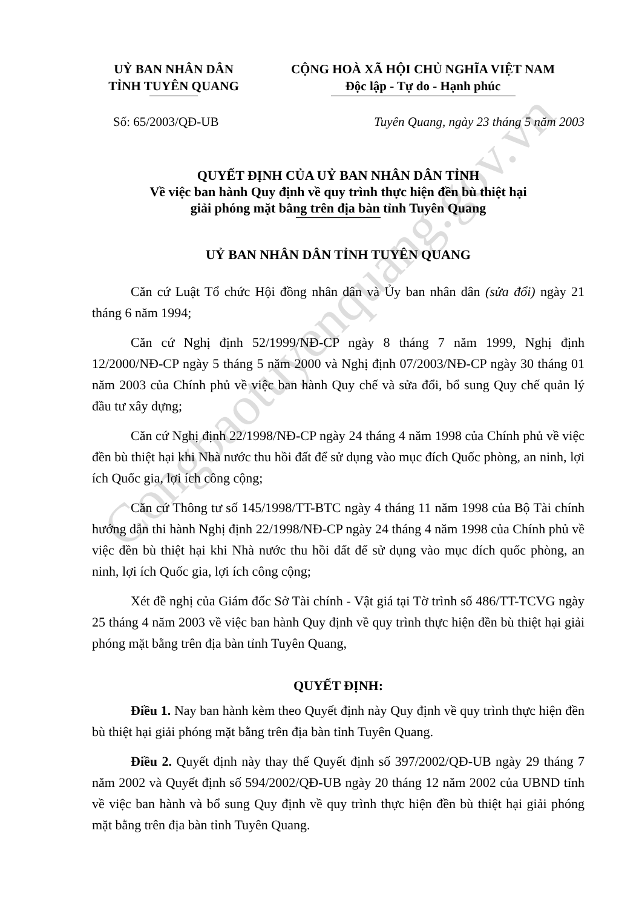Congbaotuyenquang.gov.vn
UỶ BAN NHÂN DÂN
TỈNH TUYÊN QUANG
CỘNG HOÀ XÃ HỘI CHỦ NGHĨA VIỆT NAM
Độc lập - Tự do - Hạnh phúc
Số: 65/2003/QĐ-UB Tuyên Quang, ngày 23 tháng 5 năm 2003
QUYẾT ĐỊNH CỦA UỶ BAN NHÂN DÂN TỈNH
Về việc ban hành Quy định về quy trình thực hiện đền bù thiệt hại
giải phóng mặt bằng trên địa bàn tỉnh Tuyên Quang
UỶ BAN NHÂN DÂN TỈNH TUYÊN QUANG
Căn cứ Luật Tổ chức Hội đồng nhân dân và Ủy ban nhân dân (sửa đổi) ngày 21 tháng 6 năm 1994;
Căn cứ Nghị định 52/1999/NĐ-CP ngày 8 tháng 7 năm 1999, Nghị định 12/2000/NĐ-CP ngày 5 tháng 5 năm 2000 và Nghị định 07/2003/NĐ-CP ngày 30 tháng 01 năm 2003 của Chính phủ về việc ban hành Quy chế và sửa đổi, bổ sung Quy chế quản lý đầu tư xây dựng;
Căn cứ Nghị định 22/1998/NĐ-CP ngày 24 tháng 4 năm 1998 của Chính phủ về việc đền bù thiệt hại khi Nhà nước thu hồi đất để sử dụng vào mục đích Quốc phòng, an ninh, lợi ích Quốc gia, lợi ích công cộng;
Căn cứ Thông tư số 145/1998/TT-BTC ngày 4 tháng 11 năm 1998 của Bộ Tài chính hướng dẫn thi hành Nghị định 22/1998/NĐ-CP ngày 24 tháng 4 năm 1998 của Chính phủ về việc đền bù thiệt hại khi Nhà nước thu hồi đất để sử dụng vào mục đích quốc phòng, an ninh, lợi ích Quốc gia, lợi ích công cộng;
Xét đề nghị của Giám đốc Sở Tài chính - Vật giá tại Tờ trình số 486/TT-TCVG ngày 25 tháng 4 năm 2003 về việc ban hành Quy định về quy trình thực hiện đền bù thiệt hại giải phóng mặt bằng trên địa bàn tỉnh Tuyên Quang,
QUYẾT ĐỊNH:
Điều 1. Nay ban hành kèm theo Quyết định này Quy định về quy trình thực hiện đền bù thiệt hại giải phóng mặt bằng trên địa bàn tỉnh Tuyên Quang.
Điều 2. Quyết định này thay thế Quyết định số 397/2002/QĐ-UB ngày 29 tháng 7 năm 2002 và Quyết định số 594/2002/QĐ-UB ngày 20 tháng 12 năm 2002 của UBND tỉnh về việc ban hành và bổ sung Quy định về quy trình thực hiện đền bù thiệt hại giải phóng mặt bằng trên địa bàn tỉnh Tuyên Quang.